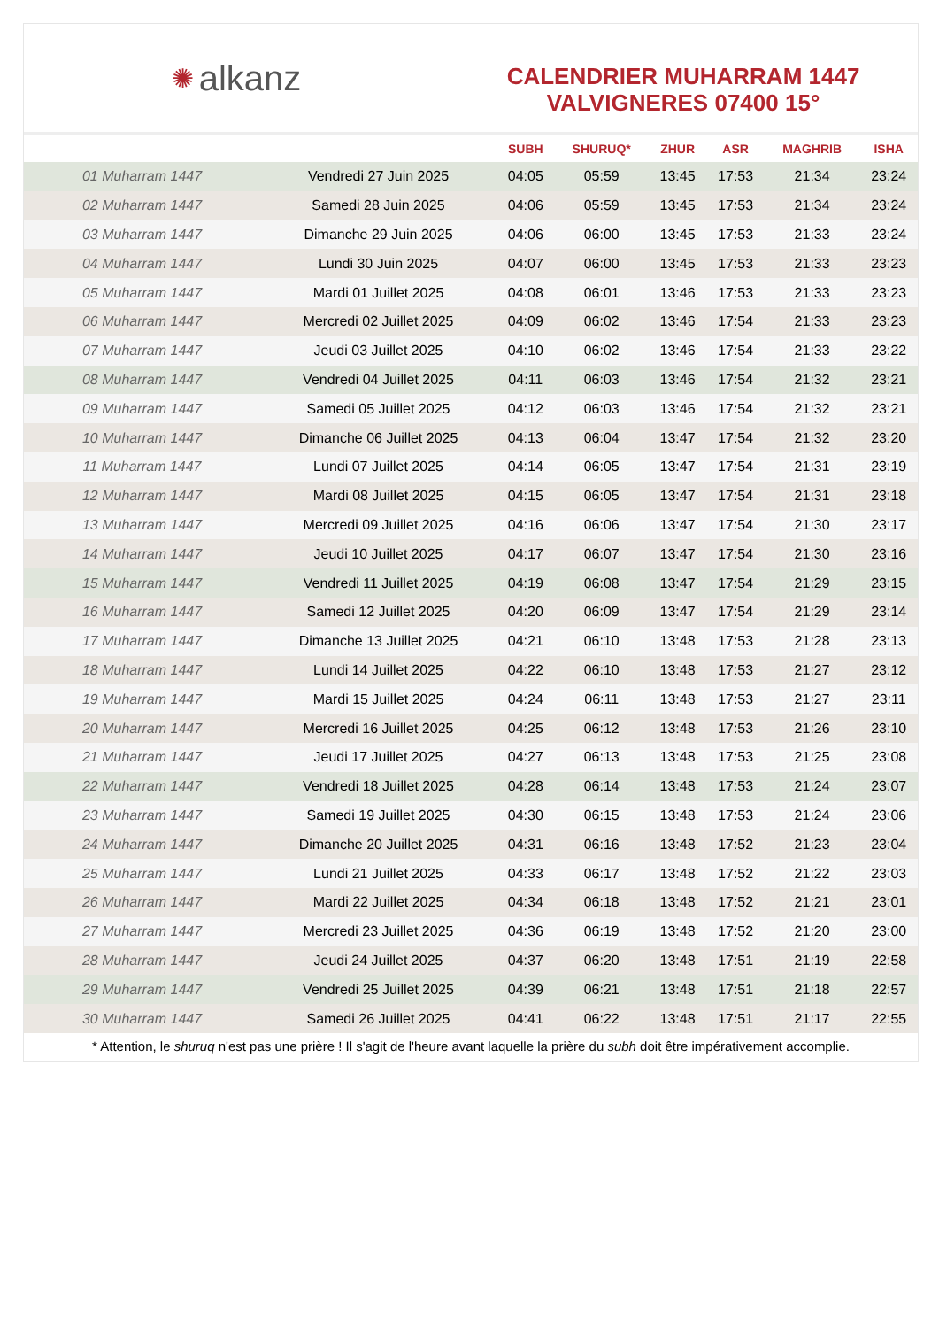✺ alkanz
CALENDRIER MUHARRAM 1447
VALVIGNERES 07400 15°
| | | SUBH | SHURUQ* | ZHUR | ASR | MAGHRIB | ISHA |
| --- | --- | --- | --- | --- | --- | --- | --- |
| 01 Muharram 1447 | Vendredi 27 Juin 2025 | 04:05 | 05:59 | 13:45 | 17:53 | 21:34 | 23:24 |
| 02 Muharram 1447 | Samedi 28 Juin 2025 | 04:06 | 05:59 | 13:45 | 17:53 | 21:34 | 23:24 |
| 03 Muharram 1447 | Dimanche 29 Juin 2025 | 04:06 | 06:00 | 13:45 | 17:53 | 21:33 | 23:24 |
| 04 Muharram 1447 | Lundi 30 Juin 2025 | 04:07 | 06:00 | 13:45 | 17:53 | 21:33 | 23:23 |
| 05 Muharram 1447 | Mardi 01 Juillet 2025 | 04:08 | 06:01 | 13:46 | 17:53 | 21:33 | 23:23 |
| 06 Muharram 1447 | Mercredi 02 Juillet 2025 | 04:09 | 06:02 | 13:46 | 17:54 | 21:33 | 23:23 |
| 07 Muharram 1447 | Jeudi 03 Juillet 2025 | 04:10 | 06:02 | 13:46 | 17:54 | 21:33 | 23:22 |
| 08 Muharram 1447 | Vendredi 04 Juillet 2025 | 04:11 | 06:03 | 13:46 | 17:54 | 21:32 | 23:21 |
| 09 Muharram 1447 | Samedi 05 Juillet 2025 | 04:12 | 06:03 | 13:46 | 17:54 | 21:32 | 23:21 |
| 10 Muharram 1447 | Dimanche 06 Juillet 2025 | 04:13 | 06:04 | 13:47 | 17:54 | 21:32 | 23:20 |
| 11 Muharram 1447 | Lundi 07 Juillet 2025 | 04:14 | 06:05 | 13:47 | 17:54 | 21:31 | 23:19 |
| 12 Muharram 1447 | Mardi 08 Juillet 2025 | 04:15 | 06:05 | 13:47 | 17:54 | 21:31 | 23:18 |
| 13 Muharram 1447 | Mercredi 09 Juillet 2025 | 04:16 | 06:06 | 13:47 | 17:54 | 21:30 | 23:17 |
| 14 Muharram 1447 | Jeudi 10 Juillet 2025 | 04:17 | 06:07 | 13:47 | 17:54 | 21:30 | 23:16 |
| 15 Muharram 1447 | Vendredi 11 Juillet 2025 | 04:19 | 06:08 | 13:47 | 17:54 | 21:29 | 23:15 |
| 16 Muharram 1447 | Samedi 12 Juillet 2025 | 04:20 | 06:09 | 13:47 | 17:54 | 21:29 | 23:14 |
| 17 Muharram 1447 | Dimanche 13 Juillet 2025 | 04:21 | 06:10 | 13:48 | 17:53 | 21:28 | 23:13 |
| 18 Muharram 1447 | Lundi 14 Juillet 2025 | 04:22 | 06:10 | 13:48 | 17:53 | 21:27 | 23:12 |
| 19 Muharram 1447 | Mardi 15 Juillet 2025 | 04:24 | 06:11 | 13:48 | 17:53 | 21:27 | 23:11 |
| 20 Muharram 1447 | Mercredi 16 Juillet 2025 | 04:25 | 06:12 | 13:48 | 17:53 | 21:26 | 23:10 |
| 21 Muharram 1447 | Jeudi 17 Juillet 2025 | 04:27 | 06:13 | 13:48 | 17:53 | 21:25 | 23:08 |
| 22 Muharram 1447 | Vendredi 18 Juillet 2025 | 04:28 | 06:14 | 13:48 | 17:53 | 21:24 | 23:07 |
| 23 Muharram 1447 | Samedi 19 Juillet 2025 | 04:30 | 06:15 | 13:48 | 17:53 | 21:24 | 23:06 |
| 24 Muharram 1447 | Dimanche 20 Juillet 2025 | 04:31 | 06:16 | 13:48 | 17:52 | 21:23 | 23:04 |
| 25 Muharram 1447 | Lundi 21 Juillet 2025 | 04:33 | 06:17 | 13:48 | 17:52 | 21:22 | 23:03 |
| 26 Muharram 1447 | Mardi 22 Juillet 2025 | 04:34 | 06:18 | 13:48 | 17:52 | 21:21 | 23:01 |
| 27 Muharram 1447 | Mercredi 23 Juillet 2025 | 04:36 | 06:19 | 13:48 | 17:52 | 21:20 | 23:00 |
| 28 Muharram 1447 | Jeudi 24 Juillet 2025 | 04:37 | 06:20 | 13:48 | 17:51 | 21:19 | 22:58 |
| 29 Muharram 1447 | Vendredi 25 Juillet 2025 | 04:39 | 06:21 | 13:48 | 17:51 | 21:18 | 22:57 |
| 30 Muharram 1447 | Samedi 26 Juillet 2025 | 04:41 | 06:22 | 13:48 | 17:51 | 21:17 | 22:55 |
* Attention, le shuruq n'est pas une prière ! Il s'agit de l'heure avant laquelle la prière du subh doit être impérativement accomplie.